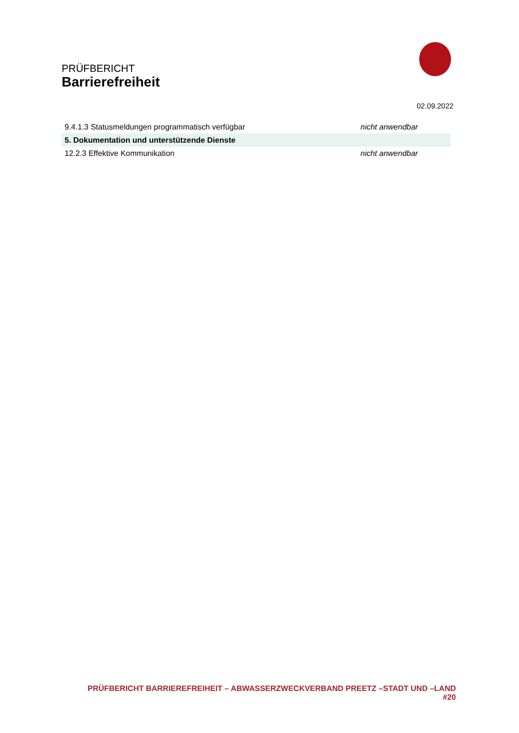PRÜFBERICHT
Barrierefreiheit
02.09.2022
| 9.4.1.3 Statusmeldungen programmatisch verfügbar | nicht anwendbar |
| 5. Dokumentation und unterstützende Dienste | |
| 12.2.3 Effektive Kommunikation | nicht anwendbar |
PRÜFBERICHT BARRIEREFREIHEIT – ABWASSERZWECKVERBAND PREETZ –STADT UND –LAND #20